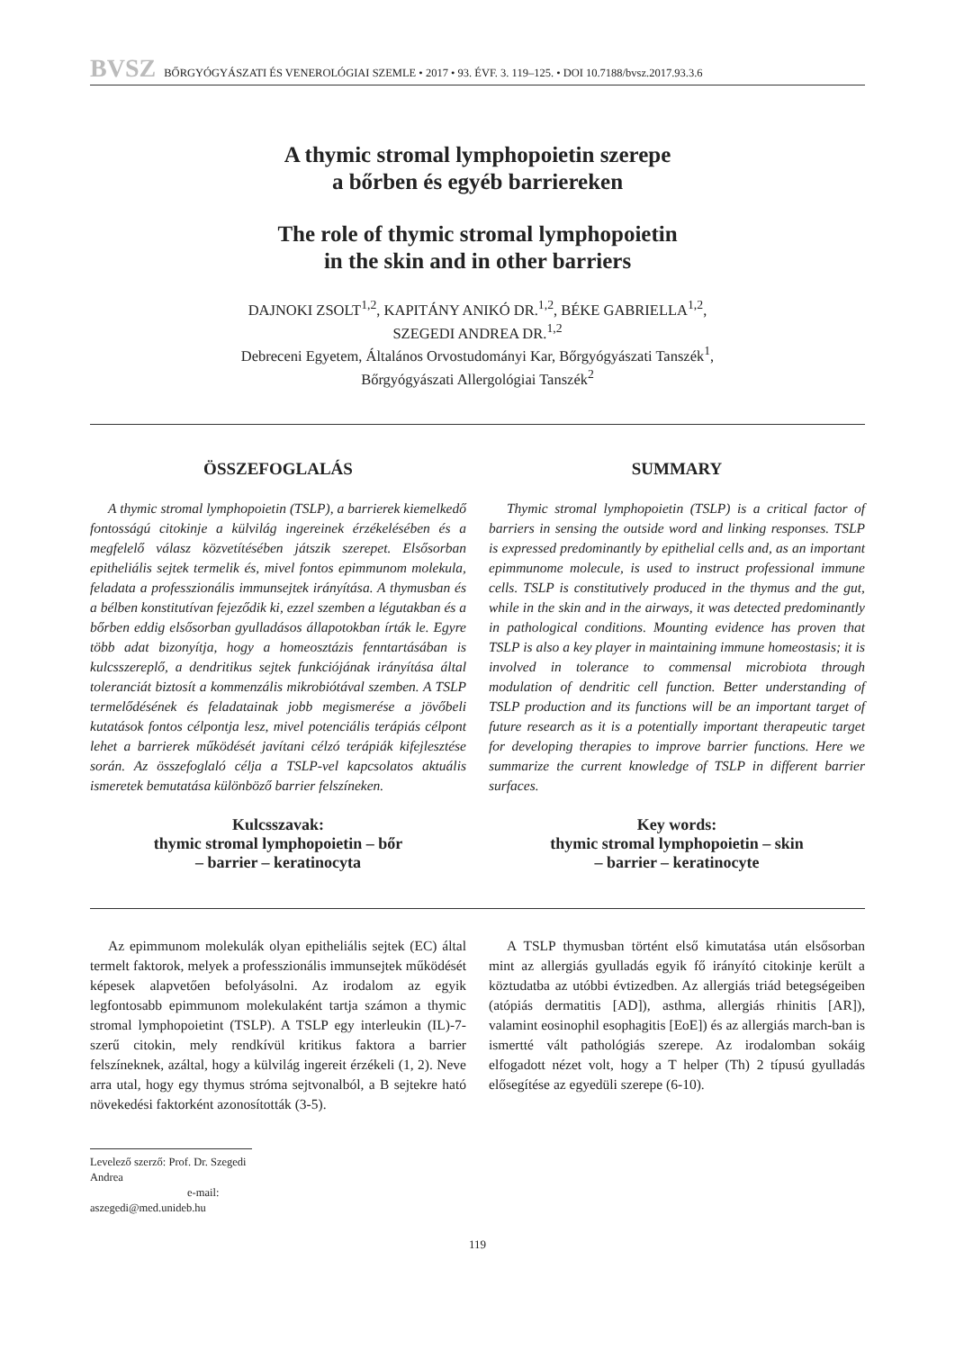BVSZ BŐRGYÓGYÁSZATI ÉS VENEROLÓGIAI SZEMLE • 2017 • 93. ÉVF. 3. 119–125. • DOI 10.7188/bvsz.2017.93.3.6
A thymic stromal lymphopoietin szerepe
a bőrben és egyéb barriereken
The role of thymic stromal lymphopoietin
in the skin and in other barriers
DAJNOKI ZSOLT<sup>1,2</sup>, KAPITÁNY ANIKÓ DR.<sup>1,2</sup>, BÉKE GABRIELLA<sup>1,2</sup>,
SZEGEDI ANDREA DR.<sup>1,2</sup>
Debreceni Egyetem, Általános Orvostudományi Kar, Bőrgyógyászati Tanszék<sup>1</sup>,
Bőrgyógyászati Allergológiai Tanszék<sup>2</sup>
ÖSSZEFOGLALÁS
A thymic stromal lymphopoietin (TSLP), a barrierek kiemelkedő fontosságú citokinje a külvilág ingereinek érzékelésében és a megfelelő válasz közvetítésében játszik szerepet. Elsősorban epitheliális sejtek termelik és, mivel fontos epimmunom molekula, feladata a professzionális immunsejtek irányítása. A thymusban és a bélben konstitutívan fejeződik ki, ezzel szemben a légutakban és a bőrben eddig elsősorban gyulladásos állapotokban írták le. Egyre több adat bizonyítja, hogy a homeosztázis fenntartásában is kulcsszereplő, a dendritikus sejtek funkciójának irányítása által toleranciát biztosít a kommenzális mikrobiótával szemben. A TSLP termelődésének és feladatainak jobb megismerése a jövőbeli kutatások fontos célpontja lesz, mivel potenciális terápiás célpont lehet a barrierek működését javítani célzó terápiák kifejlesztése során. Az összefoglaló célja a TSLP-vel kapcsolatos aktuális ismeretek bemutatása különböző barrier felszíneken.
Kulcsszavak:
thymic stromal lymphopoietin – bőr
– barrier – keratinocyta
SUMMARY
Thymic stromal lymphopoietin (TSLP) is a critical factor of barriers in sensing the outside word and linking responses. TSLP is expressed predominantly by epithelial cells and, as an important epimmunome molecule, is used to instruct professional immune cells. TSLP is constitutively produced in the thymus and the gut, while in the skin and in the airways, it was detected predominantly in pathological conditions. Mounting evidence has proven that TSLP is also a key player in maintaining immune homeostasis; it is involved in tolerance to commensal microbiota through modulation of dendritic cell function. Better understanding of TSLP production and its functions will be an important target of future research as it is a potentially important therapeutic target for developing therapies to improve barrier functions. Here we summarize the current knowledge of TSLP in different barrier surfaces.
Key words:
thymic stromal lymphopoietin – skin
– barrier – keratinocyte
Az epimmunom molekulák olyan epitheliális sejtek (EC) által termelt faktorok, melyek a professzionális immunsejtek működését képesek alapvetően befolyásolni. Az irodalom az egyik legfontosabb epimmunom molekulaként tartja számon a thymic stromal lymphopoietint (TSLP). A TSLP egy interleukin (IL)-7-szerű citokin, mely rendkívül kritikus faktora a barrier felszíneknek, azáltal, hogy a külvilág ingereit érzékeli (1, 2). Neve arra utal, hogy egy thymus stróma sejtvonalból, a B sejtekre ható növekedési faktorként azonosították (3-5).
A TSLP thymusban történt első kimutatása után elsősorban mint az allergiás gyulladás egyik fő irányító citokinje került a köztudatba az utóbbi évtizedben. Az allergiás triád betegségeiben (atópiás dermatitis [AD]), asthma, allergiás rhinitis [AR]), valamint eosinophil esophagitis [EoE]) és az allergiás march-ban is ismertté vált pathológiás szerepe. Az irodalomban sokáig elfogadott nézet volt, hogy a T helper (Th) 2 típusú gyulladás elősegítése az egyedüli szerepe (6-10).
Levelező szerző: Prof. Dr. Szegedi Andrea
e-mail: aszegedi@med.unideb.hu
119